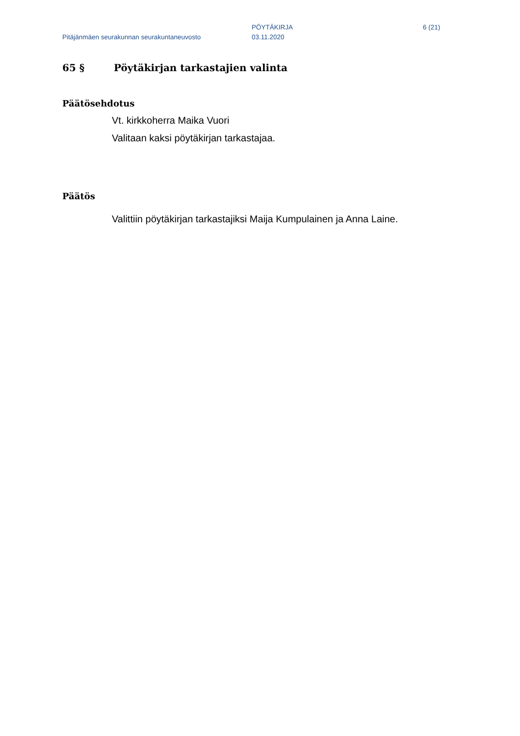Pitäjänmäen seurakunnan seurakuntaneuvosto
PÖYTÄKIRJA
03.11.2020
6 (21)
65 § Pöytäkirjan tarkastajien valinta
Päätösehdotus
Vt. kirkkoherra Maika Vuori
Valitaan kaksi pöytäkirjan tarkastajaa.
Päätös
Valittiin pöytäkirjan tarkastajiksi Maija Kumpulainen ja Anna Laine.